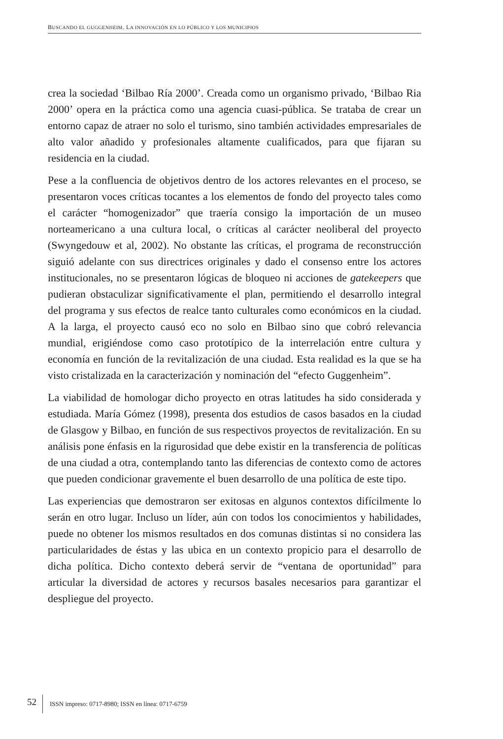BUSCANDO EL GUGGENHEIM. LA INNOVACIÓN EN LO PÚBLICO Y LOS MUNICIPIOS
crea la sociedad ‘Bilbao Ría 2000’. Creada como un organismo privado, ‘Bilbao Ria 2000’ opera en la práctica como una agencia cuasi-pública. Se trataba de crear un entorno capaz de atraer no solo el turismo, sino también actividades empresariales de alto valor añadido y profesionales altamente cualificados, para que fijaran su residencia en la ciudad.
Pese a la confluencia de objetivos dentro de los actores relevantes en el proceso, se presentaron voces críticas tocantes a los elementos de fondo del proyecto tales como el carácter “homogenizador” que traería consigo la importación de un museo norteamericano a una cultura local, o críticas al carácter neoliberal del proyecto (Swyngedouw et al, 2002). No obstante las críticas, el programa de reconstrucción siguió adelante con sus directrices originales y dado el consenso entre los actores institucionales, no se presentaron lógicas de bloqueo ni acciones de gatekeepers que pudieran obstaculizar significativamente el plan, permitiendo el desarrollo integral del programa y sus efectos de realce tanto culturales como económicos en la ciudad. A la larga, el proyecto causó eco no solo en Bilbao sino que cobró relevancia mundial, erigiéndose como caso prototípico de la interrelación entre cultura y economía en función de la revitalización de una ciudad. Esta realidad es la que se ha visto cristalizada en la caracterización y nominación del “efecto Guggenheim”.
La viabilidad de homologar dicho proyecto en otras latitudes ha sido considerada y estudiada. María Gómez (1998), presenta dos estudios de casos basados en la ciudad de Glasgow y Bilbao, en función de sus respectivos proyectos de revitalización. En su análisis pone énfasis en la rigurosidad que debe existir en la transferencia de políticas de una ciudad a otra, contemplando tanto las diferencias de contexto como de actores que pueden condicionar gravemente el buen desarrollo de una política de este tipo.
Las experiencias que demostraron ser exitosas en algunos contextos difícilmente lo serán en otro lugar. Incluso un líder, aún con todos los conocimientos y habilidades, puede no obtener los mismos resultados en dos comunas distintas si no considera las particularidades de éstas y las ubica en un contexto propicio para el desarrollo de dicha política. Dicho contexto deberá servir de “ventana de oportunidad” para articular la diversidad de actores y recursos basales necesarios para garantizar el despliegue del proyecto.
52 ISSN impreso: 0717-8980; ISSN en línea: 0717-6759